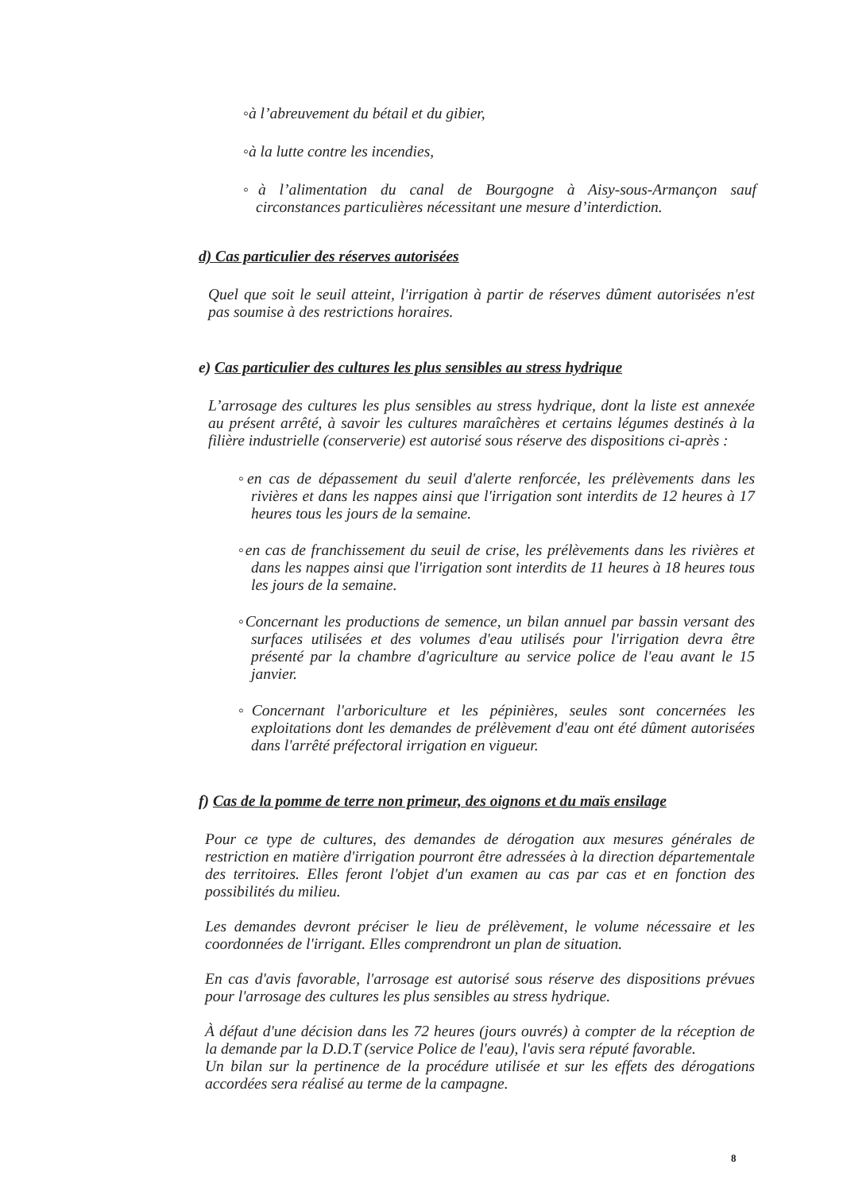◦à l’abreuvement du bétail et du gibier,
◦à la lutte contre les incendies,
◦à l’alimentation du canal de Bourgogne à Aisy-sous-Armançon sauf circonstances particulières nécessitant une mesure d’interdiction.
d) Cas particulier des réserves autorisées
Quel que soit le seuil atteint, l'irrigation à partir de réserves dûment autorisées n'est pas soumise à des restrictions horaires.
e) Cas particulier des cultures les plus sensibles au stress hydrique
L’arrosage des cultures les plus sensibles au stress hydrique, dont la liste est annexée au présent arrêté, à savoir les cultures maraîchères et certains légumes destinés à la filière industrielle (conserverie) est autorisé sous réserve des dispositions ci-après :
◦en cas de dépassement du seuil d'alerte renforcée, les prélèvements dans les rivières et dans les nappes ainsi que l'irrigation sont interdits de 12 heures à 17 heures tous les jours de la semaine.
◦en cas de franchissement du seuil de crise, les prélèvements dans les rivières et dans les nappes ainsi que l'irrigation sont interdits de 11 heures à 18 heures tous les jours de la semaine.
◦Concernant les productions de semence, un bilan annuel par bassin versant des surfaces utilisées et des volumes d'eau utilisés pour l'irrigation devra être présenté par la chambre d'agriculture au service police de l'eau avant le 15 janvier.
◦Concernant l'arboriculture et les pépinières, seules sont concernées les exploitations dont les demandes de prélèvement d'eau ont été dûment autorisées dans l'arrêté préfectoral irrigation en vigueur.
f) Cas de la pomme de terre non primeur, des oignons et du maïs ensilage
Pour ce type de cultures, des demandes de dérogation aux mesures générales de restriction en matière d'irrigation pourront être adressées à la direction départementale des territoires. Elles feront l'objet d'un examen au cas par cas et en fonction des possibilités du milieu.
Les demandes devront préciser le lieu de prélèvement, le volume nécessaire et les coordonnées de l'irrigant. Elles comprendront un plan de situation.
En cas d'avis favorable, l'arrosage est autorisé sous réserve des dispositions prévues pour l'arrosage des cultures les plus sensibles au stress hydrique.
À défaut d'une décision dans les 72 heures (jours ouvrés) à compter de la réception de la demande par la D.D.T (service Police de l'eau), l'avis sera réputé favorable.
Un bilan sur la pertinence de la procédure utilisée et sur les effets des dérogations accordées sera réalisé au terme de la campagne.
8